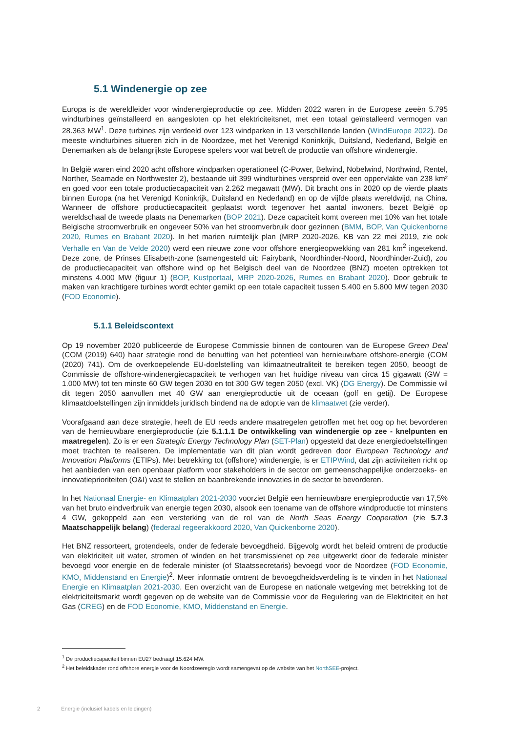5.1 Windenergie op zee
Europa is de wereldleider voor windenergieproductie op zee. Midden 2022 waren in de Europese zeeën 5.795 windturbines geïnstalleerd en aangesloten op het elektriciteitsnet, met een totaal geïnstalleerd vermogen van 28.363 MW<sup>1</sup>. Deze turbines zijn verdeeld over 123 windparken in 13 verschillende landen (WindEurope 2022). De meeste windturbines situeren zich in de Noordzee, met het Verenigd Koninkrijk, Duitsland, Nederland, België en Denemarken als de belangrijkste Europese spelers voor wat betreft de productie van offshore windenergie.
In België waren eind 2020 acht offshore windparken operationeel (C-Power, Belwind, Nobelwind, Northwind, Rentel, Norther, Seamade en Northwester 2), bestaande uit 399 windturbines verspreid over een oppervlakte van 238 km² en goed voor een totale productiecapaciteit van 2.262 megawatt (MW). Dit bracht ons in 2020 op de vierde plaats binnen Europa (na het Verenigd Koninkrijk, Duitsland en Nederland) en op de vijfde plaats wereldwijd, na China. Wanneer de offshore productiecapaciteit geplaatst wordt tegenover het aantal inwoners, bezet België op wereldschaal de tweede plaats na Denemarken (BOP 2021). Deze capaciteit komt overeen met 10% van het totale Belgische stroomverbruik en ongeveer 50% van het stroomverbruik door gezinnen (BMM, BOP, Van Quickenborne 2020, Rumes en Brabant 2020). In het marien ruimtelijk plan (MRP 2020-2026, KB van 22 mei 2019, zie ook Verhalle en Van de Velde 2020) werd een nieuwe zone voor offshore energieopwekking van 281 km<sup>2</sup> ingetekend. Deze zone, de Prinses Elisabeth-zone (samengesteld uit: Fairybank, Noordhinder-Noord, Noordhinder-Zuid), zou de productiecapaciteit van offshore wind op het Belgisch deel van de Noordzee (BNZ) moeten optrekken tot minstens 4.000 MW (figuur 1) (BOP, Kustportaal, MRP 2020-2026, Rumes en Brabant 2020). Door gebruik te maken van krachtigere turbines wordt echter gemikt op een totale capaciteit tussen 5.400 en 5.800 MW tegen 2030 (FOD Economie).
5.1.1 Beleidscontext
Op 19 november 2020 publiceerde de Europese Commissie binnen de contouren van de Europese Green Deal (COM (2019) 640) haar strategie rond de benutting van het potentieel van hernieuwbare offshore-energie (COM (2020) 741). Om de overkoepelende EU-doelstelling van klimaatneutraliteit te bereiken tegen 2050, beoogt de Commissie de offshore-windenergiecapaciteit te verhogen van het huidige niveau van circa 15 gigawatt (GW = 1.000 MW) tot ten minste 60 GW tegen 2030 en tot 300 GW tegen 2050 (excl. VK) (DG Energy). De Commissie wil dit tegen 2050 aanvullen met 40 GW aan energieproductie uit de oceaan (golf en getij). De Europese klimaatdoelstellingen zijn inmiddels juridisch bindend na de adoptie van de klimaatwet (zie verder).
Voorafgaand aan deze strategie, heeft de EU reeds andere maatregelen getroffen met het oog op het bevorderen van de hernieuwbare energieproductie (zie 5.1.1.1 De ontwikkeling van windenergie op zee - knelpunten en maatregelen). Zo is er een Strategic Energy Technology Plan (SET-Plan) opgesteld dat deze energiedoelstellingen moet trachten te realiseren. De implementatie van dit plan wordt gedreven door European Technology and Innovation Platforms (ETIPs). Met betrekking tot (offshore) windenergie, is er ETIPWind, dat zijn activiteiten richt op het aanbieden van een openbaar platform voor stakeholders in de sector om gemeenschappelijke onderzoeks- en innovatieprioriteiten (O&I) vast te stellen en baanbrekende innovaties in de sector te bevorderen.
In het Nationaal Energie- en Klimaatplan 2021-2030 voorziet België een hernieuwbare energieproductie van 17,5% van het bruto eindverbruik van energie tegen 2030, alsook een toename van de offshore windproductie tot minstens 4 GW, gekoppeld aan een versterking van de rol van de North Seas Energy Cooperation (zie 5.7.3 Maatschappelijk belang) (federaal regeerakkoord 2020, Van Quickenborne 2020).
Het BNZ ressorteert, grotendeels, onder de federale bevoegdheid. Bijgevolg wordt het beleid omtrent de productie van elektriciteit uit water, stromen of winden en het transmissienet op zee uitgewerkt door de federale minister bevoegd voor energie en de federale minister (of Staatssecretaris) bevoegd voor de Noordzee (FOD Economie, KMO, Middenstand en Energie)<sup>2</sup>. Meer informatie omtrent de bevoegdheidsverdeling is te vinden in het Nationaal Energie en Klimaatplan 2021-2030. Een overzicht van de Europese en nationale wetgeving met betrekking tot de elektriciteitsmarkt wordt gegeven op de website van de Commissie voor de Regulering van de Elektriciteit en het Gas (CREG) en de FOD Economie, KMO, Middenstand en Energie.
<sup>1</sup> De productiecapaciteit binnen EU27 bedraagt 15.624 MW.
<sup>2</sup> Het beleidskader rond offshore energie voor de Noordzeeregio wordt samengevat op de website van het NorthSEE-project.
2 Energie (inclusief kabels en leidingen)